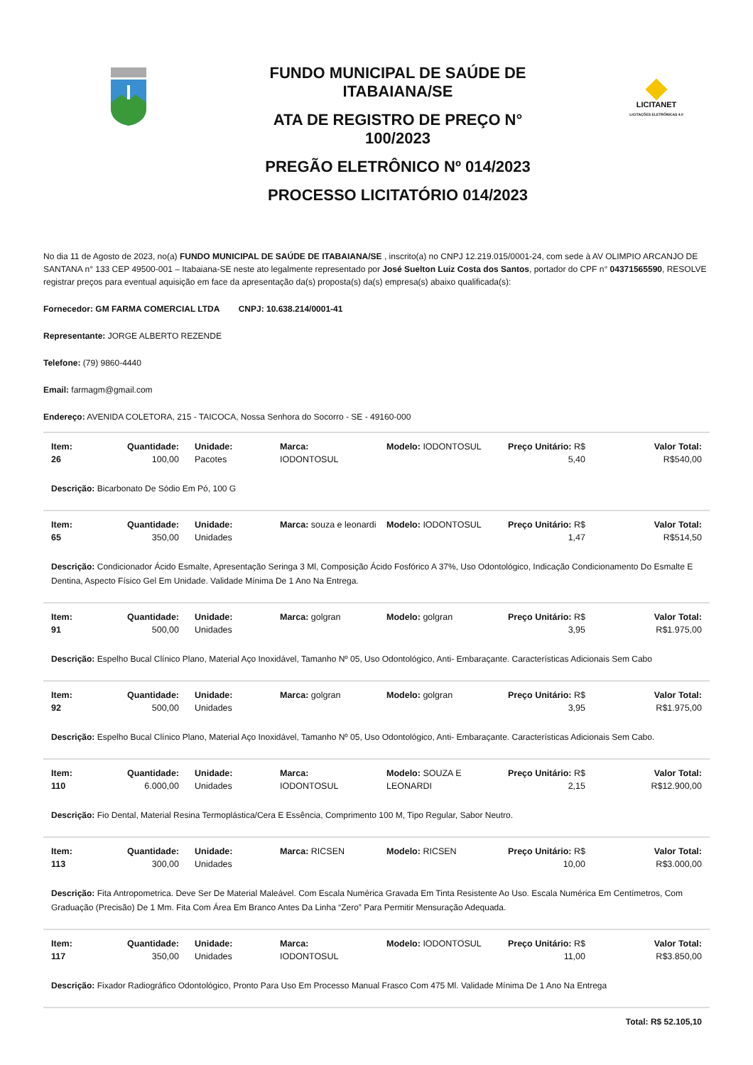FUNDO MUNICIPAL DE SAÚDE DE
ITABAIANA/SE
ATA DE REGISTRO DE PREÇO N°
100/2023
PREGÃO ELETRÔNICO Nº 014/2023
PROCESSO LICITATÓRIO 014/2023
LICITANET
LICITAÇÕES ELETRÔNICAS 4.0
No dia 11 de Agosto de 2023, no(a) FUNDO MUNICIPAL DE SAÚDE DE ITABAIANA/SE , inscrito(a) no CNPJ 12.219.015/0001-24, com sede à AV OLIMPIO ARCANJO DE SANTANA n° 133 CEP 49500-001 – Itabaiana-SE neste ato legalmente representado por José Suelton Luiz Costa dos Santos, portador do CPF n° 04371565590, RESOLVE registrar preços para eventual aquisição em face da apresentação da(s) proposta(s) da(s) empresa(s) abaixo qualificada(s):
Fornecedor: GM FARMA COMERCIAL LTDA CNPJ: 10.638.214/0001-41
Representante: JORGE ALBERTO REZENDE
Telefone: (79) 9860-4440
Email: farmagm@gmail.com
Endereço: AVENIDA COLETORA, 215 - TAICOCA, Nossa Senhora do Socorro - SE - 49160-000
| Item: 26 | Quantidade: 100,00 | Unidade: Pacotes | Marca: IODONTOSUL | Modelo: IODONTOSUL | Preço Unitário: R$ 5,40 | Valor Total: R$540,00 |
Descrição: Bicarbonato De Sódio Em Pó, 100 G
| Item: 65 | Quantidade: 350,00 | Unidade: Unidades | Marca: souza e leonardi | Modelo: IODONTOSUL | Preço Unitário: R$ 1,47 | Valor Total: R$514,50 |
Descrição: Condicionador Ácido Esmalte, Apresentação Seringa 3 Ml, Composição Ácido Fosfórico A 37%, Uso Odontológico, Indicação Condicionamento Do Esmalte E Dentina, Aspecto Físico Gel Em Unidade. Validade Mínima De 1 Ano Na Entrega.
| Item: 91 | Quantidade: 500,00 | Unidade: Unidades | Marca: golgran | Modelo: golgran | Preço Unitário: R$ 3,95 | Valor Total: R$1.975,00 |
Descrição: Espelho Bucal Clínico Plano, Material Aço Inoxidável, Tamanho Nº 05, Uso Odontológico, Anti- Embaraçante. Características Adicionais Sem Cabo
| Item: 92 | Quantidade: 500,00 | Unidade: Unidades | Marca: golgran | Modelo: golgran | Preço Unitário: R$ 3,95 | Valor Total: R$1.975,00 |
Descrição: Espelho Bucal Clínico Plano, Material Aço Inoxidável, Tamanho Nº 05, Uso Odontológico, Anti- Embaraçante. Características Adicionais Sem Cabo.
| Item: 110 | Quantidade: 6.000,00 | Unidade: Unidades | Marca: IODONTOSUL | Modelo: SOUZA E LEONARDI | Preço Unitário: R$ 2,15 | Valor Total: R$12.900,00 |
Descrição: Fio Dental, Material Resina Termoplástica/Cera E Essência, Comprimento 100 M, Tipo Regular, Sabor Neutro.
| Item: 113 | Quantidade: 300,00 | Unidade: Unidades | Marca: RICSEN | Modelo: RICSEN | Preço Unitário: R$ 10,00 | Valor Total: R$3.000,00 |
Descrição: Fita Antropometrica. Deve Ser De Material Maleável. Com Escala Numérica Gravada Em Tinta Resistente Ao Uso. Escala Numérica Em Centímetros, Com Graduação (Precisão) De 1 Mm. Fita Com Área Em Branco Antes Da Linha “Zero” Para Permitir Mensuração Adequada.
| Item: 117 | Quantidade: 350,00 | Unidade: Unidades | Marca: IODONTOSUL | Modelo: IODONTOSUL | Preço Unitário: R$ 11,00 | Valor Total: R$3.850,00 |
Descrição: Fixador Radiográfico Odontológico, Pronto Para Uso Em Processo Manual Frasco Com 475 Ml. Validade Mínima De 1 Ano Na Entrega
Total: R$ 52.105,10